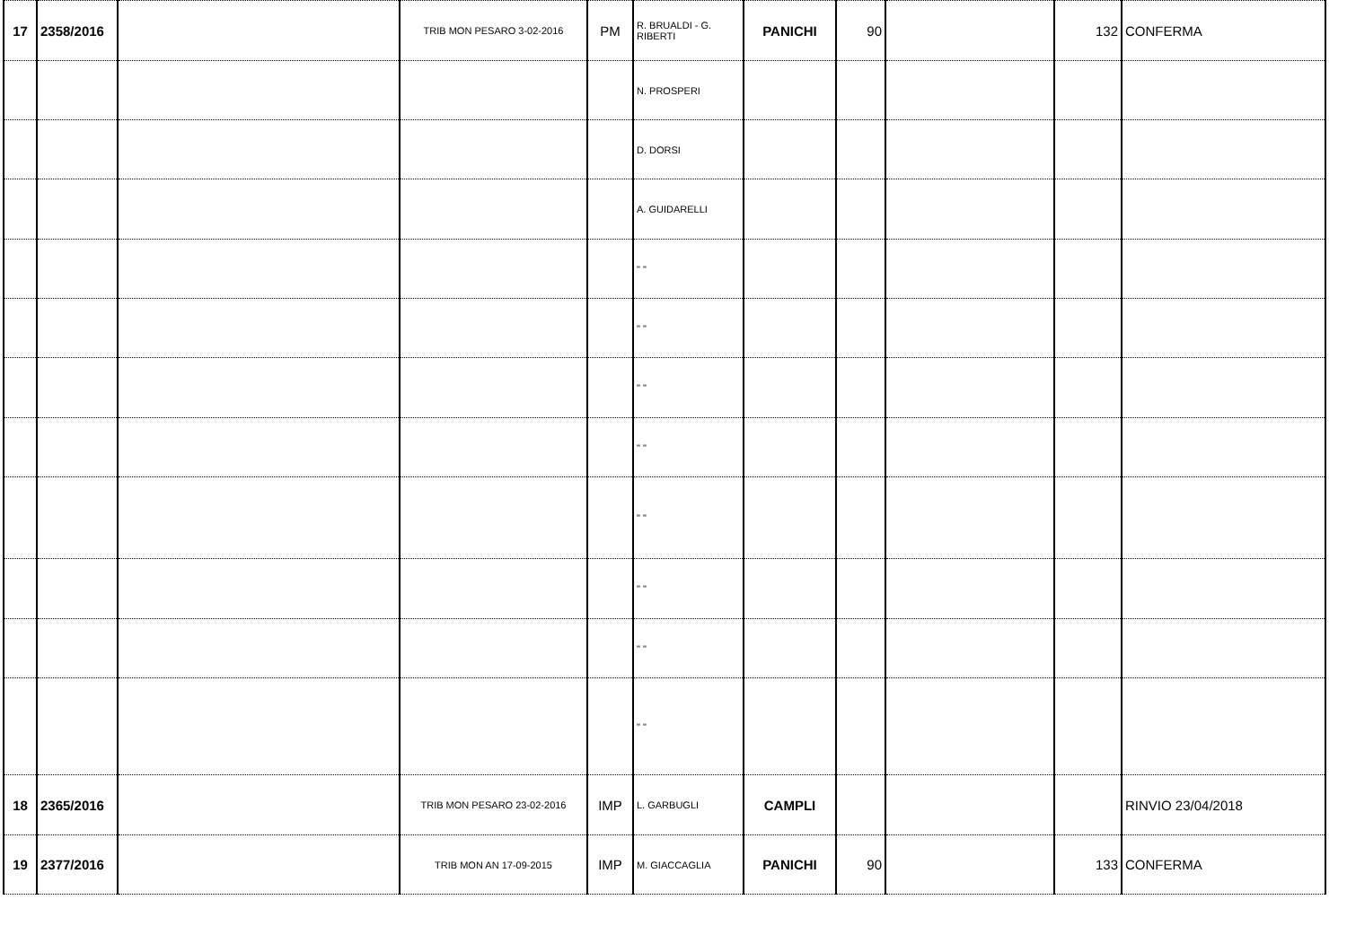| 17 | 2358/2016 | | TRIB MON PESARO 3-02-2016 | PM | R. BRUALDI - G. RIBERTI | PANICHI | 90 | | 132 | CONFERMA |
| | | | | | N. PROSPERI | | | | | |
| | | | | | D. DORSI | | | | | |
| | | | | | A. GUIDARELLI | | | | | |
| | | | | | " " | | | | | |
| | | | | | " " | | | | | |
| | | | | | " " | | | | | |
| | | | | | " " | | | | | |
| | | | | | " " | | | | | |
| | | | | | " " | | | | | |
| | | | | | " " | | | | | |
| | | | | | " " | | | | | |
| 18 | 2365/2016 | | TRIB MON PESARO 23-02-2016 | IMP | L. GARBUGLI | CAMPLI | | | | RINVIO 23/04/2018 |
| 19 | 2377/2016 | | TRIB MON AN 17-09-2015 | IMP | M. GIACCAGLIA | PANICHI | 90 | | 133 | CONFERMA |